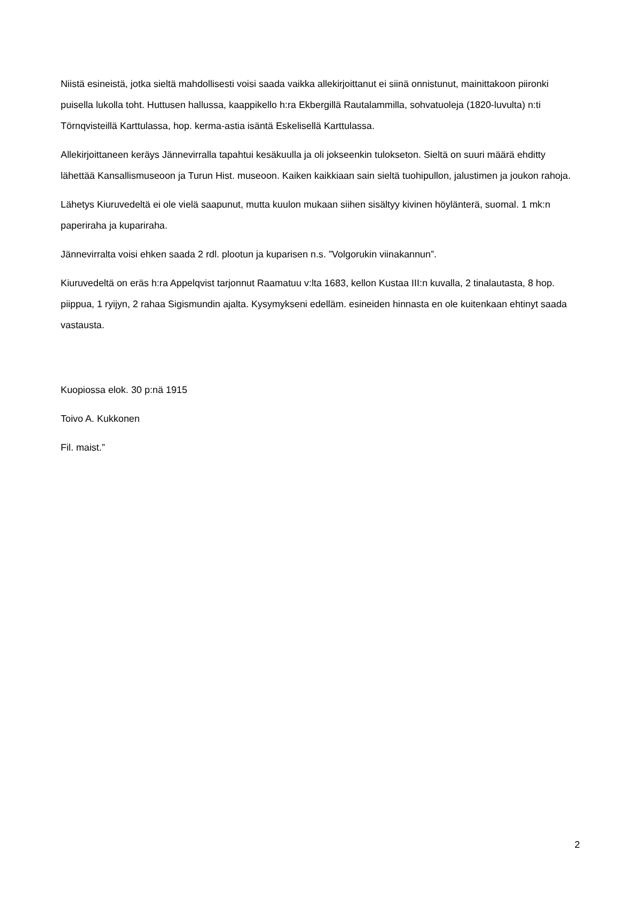Niistä esineistä, jotka sieltä mahdollisesti voisi saada vaikka allekirjoittanut ei siinä onnistunut, mainittakoon piironki puisella lukolla toht. Huttusen hallussa, kaappikello h:ra Ekbergillä Rautalammilla, sohvatuoleja (1820-luvulta) n:ti Törnqvisteillä Karttulassa, hop. kerma-astia isäntä Eskelisellä Karttulassa.
Allekirjoittaneen keräys Jännevirralla tapahtui kesäkuulla ja oli jokseenkin tulokseton. Sieltä on suuri määrä ehditty lähettää Kansallismuseoon ja Turun Hist. museoon. Kaiken kaikkiaan sain sieltä tuohipullon, jalustimen ja joukon rahoja.
Lähetys Kiuruvedeltä ei ole vielä saapunut, mutta kuulon mukaan siihen sisältyy kivinen höylänterä, suomal. 1 mk:n paperiraha ja kupariraha.
Jännevirralta voisi ehken saada 2 rdl. plootun ja kuparisen n.s. ”Volgorukin viinakannun”.
Kiuruvedeltä on eräs h:ra Appelqvist tarjonnut Raamatuu v:lta 1683, kellon Kustaa III:n kuvalla, 2 tinalautasta, 8 hop. piippua, 1 ryijyn, 2 rahaa Sigismundin ajalta. Kysymykseni edelläm. esineiden hinnasta en ole kuitenkaan ehtinyt saada vastausta.
Kuopiossa elok. 30 p:nä 1915
Toivo A. Kukkonen
Fil. maist.”
2